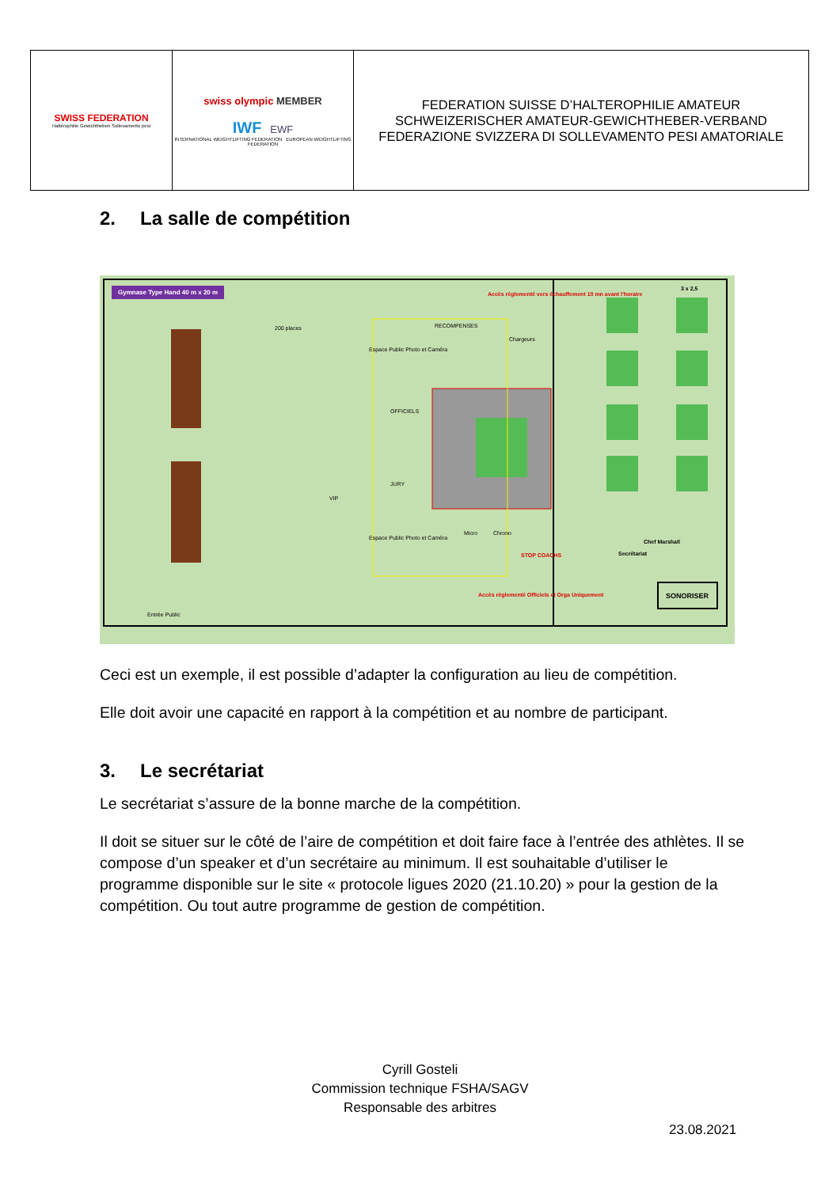| SWISS FEDERATION Haltérophilie Gewichtheben Sollevamento pesi | swiss olympic MEMBER IWF EWF INTERNATIONAL WEIGHTLIFTING FEDERATION EUROPEAN WEIGHTLIFTING FEDERATION | FEDERATION SUISSE D’HALTEROPHILIE AMATEUR SCHWEIZERISCHER AMATEUR-GEWICHTHEBER-VERBAND FEDERAZIONE SVIZZERA DI SOLLEVAMENTO PESI AMATORIALE |
2. La salle de compétition
Gymnase Type Hand 40 m x 20 m
200 places
Espace Public Photo et Caméra
RECOMPENSES
Chargeurs
Accès réglementé vers échauffement 10 mn avant l'horaire
3 x 2,5
OFFICIELS
JURY
VIP
Espace Public Photo et Caméra
Micro Chrono
STOP COACHS
Chef Marshall
Secrétariat
SONORISER
Accès réglementé Officiels et Orga Uniquement
Entrée Public
Ceci est un exemple, il est possible d’adapter la configuration au lieu de compétition.
Elle doit avoir une capacité en rapport à la compétition et au nombre de participant.
3. Le secrétariat
Le secrétariat s’assure de la bonne marche de la compétition.
Il doit se situer sur le côté de l’aire de compétition et doit faire face à l’entrée des athlètes. Il se compose d’un speaker et d’un secrétaire au minimum. Il est souhaitable d’utiliser le programme disponible sur le site « protocole ligues 2020 (21.10.20) » pour la gestion de la compétition. Ou tout autre programme de gestion de compétition.
Cyrill Gosteli
Commission technique FSHA/SAGV
Responsable des arbitres
23.08.2021